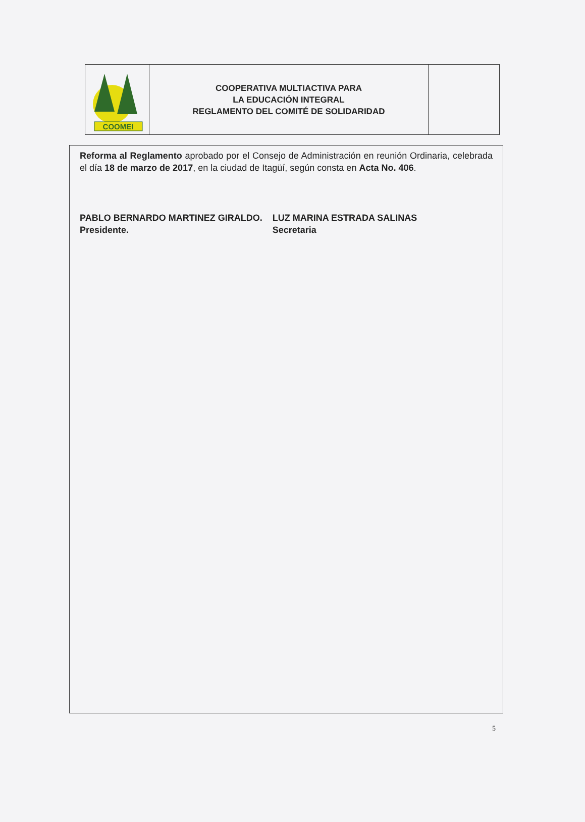| COOMEI | COOPERATIVA MULTIACTIVA PARA LA EDUCACIÓN INTEGRAL REGLAMENTO DEL COMITÉ DE SOLIDARIDAD | |
Reforma al Reglamento aprobado por el Consejo de Administración en reunión Ordinaria, celebrada el día 18 de marzo de 2017, en la ciudad de Itagüí, según consta en Acta No. 406.
PABLO BERNARDO MARTINEZ GIRALDO.
Presidente.
LUZ MARINA ESTRADA SALINAS
Secretaria
5